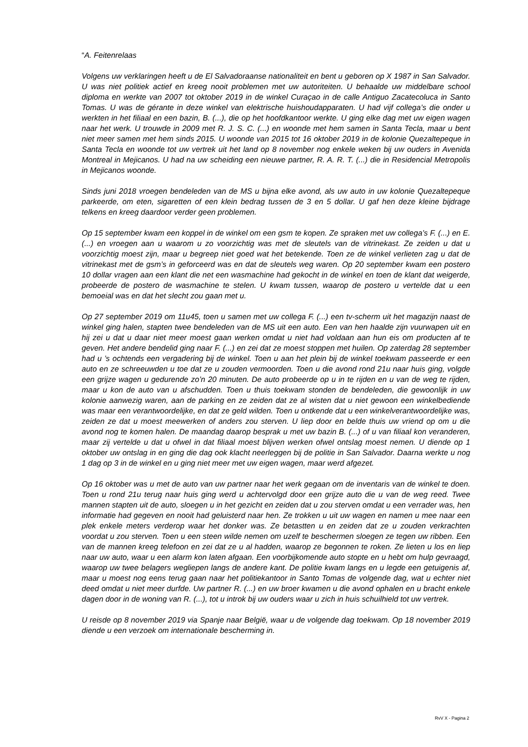“A. Feitenrelaas
Volgens uw verklaringen heeft u de El Salvadoraanse nationaliteit en bent u geboren op X 1987 in San Salvador. U was niet politiek actief en kreeg nooit problemen met uw autoriteiten. U behaalde uw middelbare school diploma en werkte van 2007 tot oktober 2019 in de winkel Curaçao in de calle Antiguo Zacatecoluca in Santo Tomas. U was de gérante in deze winkel van elektrische huishoudapparaten. U had vijf collega’s die onder u werkten in het filiaal en een bazin, B. (...), die op het hoofdkantoor werkte. U ging elke dag met uw eigen wagen naar het werk. U trouwde in 2009 met R. J. S. C. (...) en woonde met hem samen in Santa Tecla, maar u bent niet meer samen met hem sinds 2015. U woonde van 2015 tot 16 oktober 2019 in de kolonie Quezaltepeque in Santa Tecla en woonde tot uw vertrek uit het land op 8 november nog enkele weken bij uw ouders in Avenida Montreal in Mejicanos. U had na uw scheiding een nieuwe partner, R. A. R. T. (...) die in Residencial Metropolis in Mejicanos woonde.
Sinds juni 2018 vroegen bendeleden van de MS u bijna elke avond, als uw auto in uw kolonie Quezaltepeque parkeerde, om eten, sigaretten of een klein bedrag tussen de 3 en 5 dollar. U gaf hen deze kleine bijdrage telkens en kreeg daardoor verder geen problemen.
Op 15 september kwam een koppel in de winkel om een gsm te kopen. Ze spraken met uw collega’s F. (...) en E. (...) en vroegen aan u waarom u zo voorzichtig was met de sleutels van de vitrinekast. Ze zeiden u dat u voorzichtig moest zijn, maar u begreep niet goed wat het betekende. Toen ze de winkel verlieten zag u dat de vitrinekast met de gsm’s in geforceerd was en dat de sleutels weg waren. Op 20 september kwam een postero 10 dollar vragen aan een klant die net een wasmachine had gekocht in de winkel en toen de klant dat weigerde, probeerde de postero de wasmachine te stelen. U kwam tussen, waarop de postero u vertelde dat u een bemoeial was en dat het slecht zou gaan met u.
Op 27 september 2019 om 11u45, toen u samen met uw collega F. (...) een tv-scherm uit het magazijn naast de winkel ging halen, stapten twee bendeleden van de MS uit een auto. Een van hen haalde zijn vuurwapen uit en hij zei u dat u daar niet meer moest gaan werken omdat u niet had voldaan aan hun eis om producten af te geven. Het andere bendelid ging naar F. (...) en zei dat ze moest stoppen met huilen. Op zaterdag 28 september had u ’s ochtends een vergadering bij de winkel. Toen u aan het plein bij de winkel toekwam passeerde er een auto en ze schreeuwden u toe dat ze u zouden vermoorden. Toen u die avond rond 21u naar huis ging, volgde een grijze wagen u gedurende zo’n 20 minuten. De auto probeerde op u in te rijden en u van de weg te rijden, maar u kon de auto van u afschudden. Toen u thuis toekwam stonden de bendeleden, die gewoonlijk in uw kolonie aanwezig waren, aan de parking en ze zeiden dat ze al wisten dat u niet gewoon een winkelbediende was maar een verantwoordelijke, en dat ze geld wilden. Toen u ontkende dat u een winkelverantwoordelijke was, zeiden ze dat u moest meewerken of anders zou sterven. U liep door en belde thuis uw vriend op om u die avond nog te komen halen. De maandag daarop besprak u met uw bazin B. (...) of u van filiaal kon veranderen, maar zij vertelde u dat u ofwel in dat filiaal moest blijven werken ofwel ontslag moest nemen. U diende op 1 oktober uw ontslag in en ging die dag ook klacht neerleggen bij de politie in San Salvador. Daarna werkte u nog 1 dag op 3 in de winkel en u ging niet meer met uw eigen wagen, maar werd afgezet.
Op 16 oktober was u met de auto van uw partner naar het werk gegaan om de inventaris van de winkel te doen. Toen u rond 21u terug naar huis ging werd u achtervolgd door een grijze auto die u van de weg reed. Twee mannen stapten uit de auto, sloegen u in het gezicht en zeiden dat u zou sterven omdat u een verrader was, hen informatie had gegeven en nooit had geluisterd naar hen. Ze trokken u uit uw wagen en namen u mee naar een plek enkele meters verderop waar het donker was. Ze betastten u en zeiden dat ze u zouden verkrachten voordat u zou sterven. Toen u een steen wilde nemen om uzelf te beschermen sloegen ze tegen uw ribben. Een van de mannen kreeg telefoon en zei dat ze u al hadden, waarop ze begonnen te roken. Ze lieten u los en liep naar uw auto, waar u een alarm kon laten afgaan. Een voorbijkomende auto stopte en u hebt om hulp gevraagd, waarop uw twee belagers wegliepen langs de andere kant. De politie kwam langs en u legde een getuigenis af, maar u moest nog eens terug gaan naar het politiekantoor in Santo Tomas de volgende dag, wat u echter niet deed omdat u niet meer durfde. Uw partner R. (...) en uw broer kwamen u die avond ophalen en u bracht enkele dagen door in de woning van R. (...), tot u introk bij uw ouders waar u zich in huis schuilhield tot uw vertrek.
U reisde op 8 november 2019 via Spanje naar België, waar u de volgende dag toekwam. Op 18 november 2019 diende u een verzoek om internationale bescherming in.
RvV X - Pagina 2